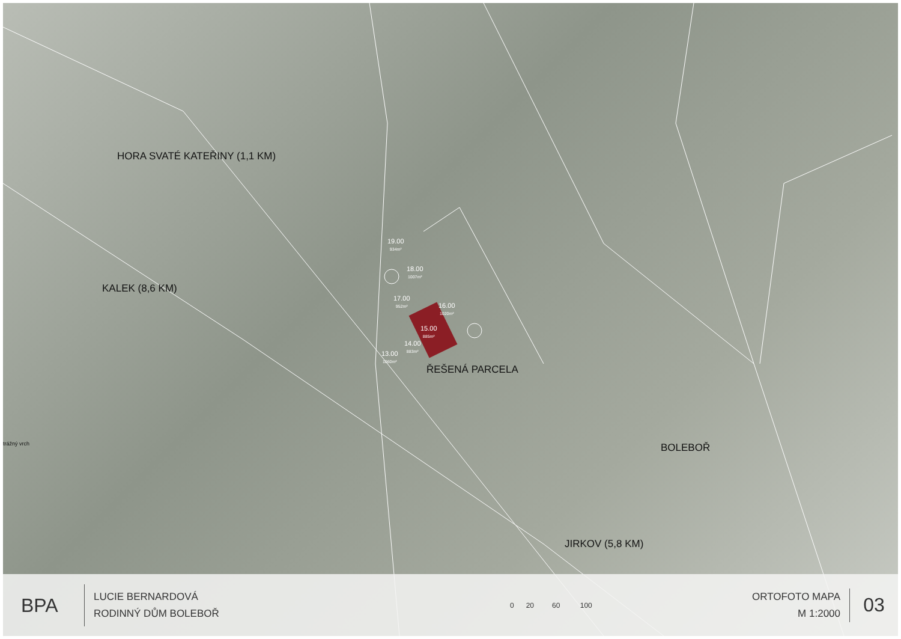HORA SVATÉ KATEŘINY (1,1 KM)
KALEK (8,6 KM)
ŘEŠENÁ PARCELA
BOLEBOŘ
JIRKOV (5,8 KM)
trážný vrch
19.00
934m²
18.00
1007m²
17.00
952m²
16.00
1020m²
15.00
885m²
14.00
883m²
13.00
1060m²
BPA
LUCIE BERNARDOVÁ
RODINNÝ DŮM BOLEBOŘ
0 20 60 100
ORTOFOTO MAPA
M 1:2000
03